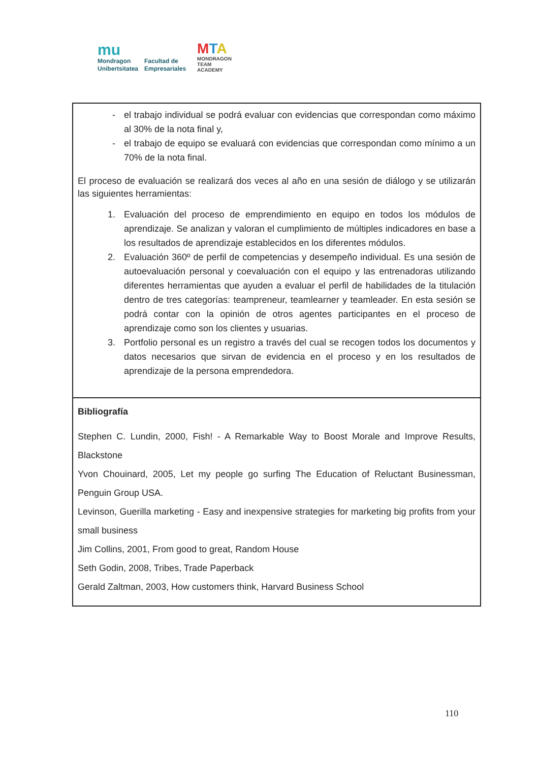mu
Mondragon
Unibertsitatea
Facultad de
Empresariales
MTA
MONDRAGON
TEAM
ACADEMY
| - el trabajo individual se podrá evaluar con evidencias que correspondan como máximo al 30% de la nota final y, - el trabajo de equipo se evaluará con evidencias que correspondan como mínimo a un 70% de la nota final. El proceso de evaluación se realizará dos veces al año en una sesión de diálogo y se utilizarán las siguientes herramientas: 1. Evaluación del proceso de emprendimiento en equipo en todos los módulos de aprendizaje. Se analizan y valoran el cumplimiento de múltiples indicadores en base a los resultados de aprendizaje establecidos en los diferentes módulos. 2. Evaluación 360º de perfil de competencias y desempeño individual. Es una sesión de autoevaluación personal y coevaluación con el equipo y las entrenadoras utilizando diferentes herramientas que ayuden a evaluar el perfil de habilidades de la titulación dentro de tres categorías: teampreneur, teamlearner y teamleader. En esta sesión se podrá contar con la opinión de otros agentes participantes en el proceso de aprendizaje como son los clientes y usuarias. 3. Portfolio personal es un registro a través del cual se recogen todos los documentos y datos necesarios que sirvan de evidencia en el proceso y en los resultados de aprendizaje de la persona emprendedora. |
| Bibliografía Stephen C. Lundin, 2000, Fish! - A Remarkable Way to Boost Morale and Improve Results, Blackstone Yvon Chouinard, 2005, Let my people go surfing The Education of Reluctant Businessman, Penguin Group USA. Levinson, Guerilla marketing - Easy and inexpensive strategies for marketing big profits from your small business Jim Collins, 2001, From good to great, Random House Seth Godin, 2008, Tribes, Trade Paperback Gerald Zaltman, 2003, How customers think, Harvard Business School |
110